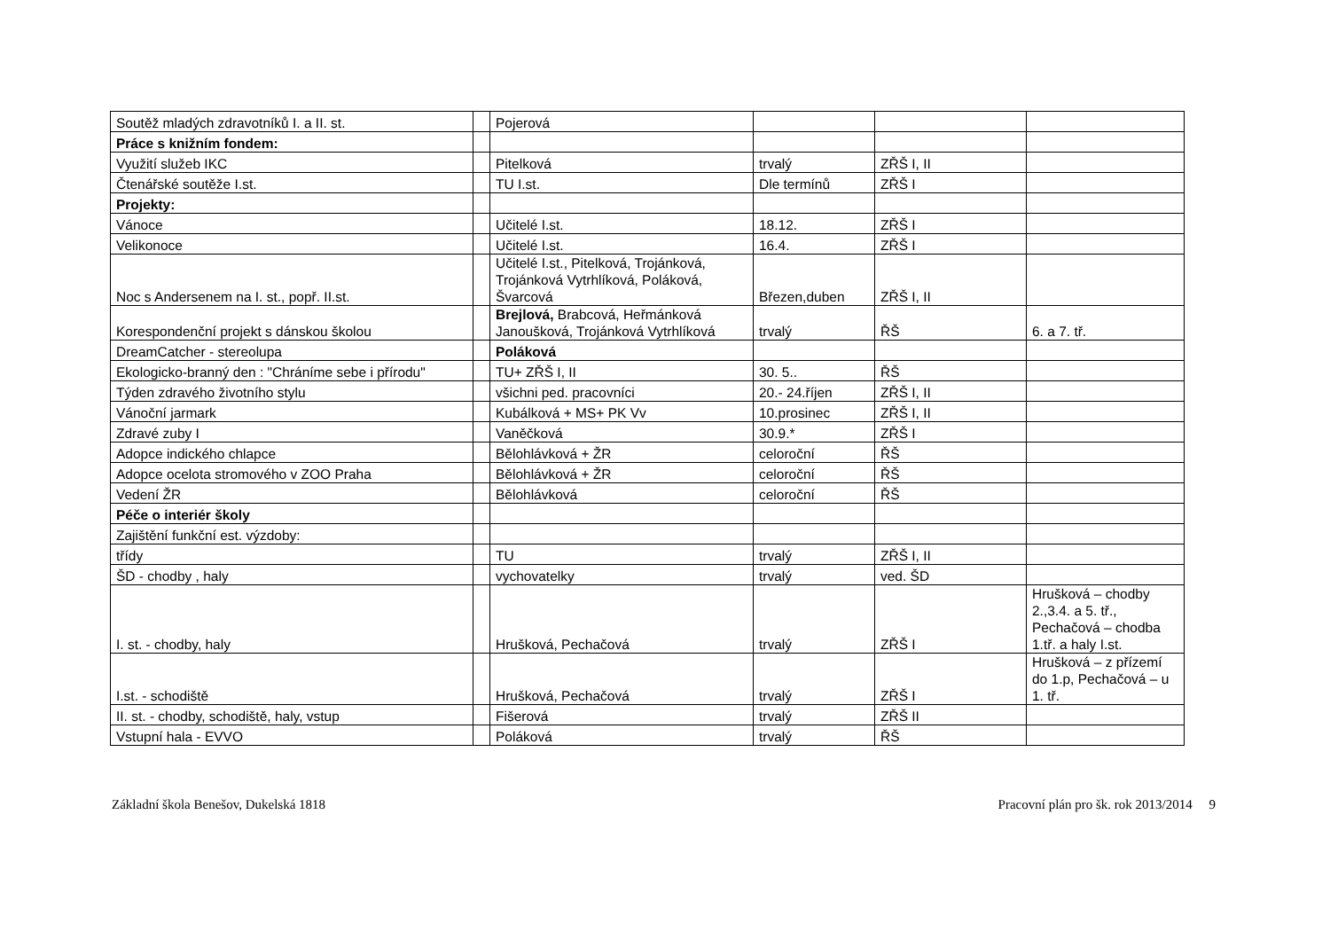| Soutěž mladých zdravotníků I. a II. st. | | Pojerová | | | |
| Práce s knižním fondem: | | | | | |
| Využití služeb IKC | | Pitelková | trvalý | ZŘŠ I, II | |
| Čtenářské soutěže I.st. | | TU I.st. | Dle termínů | ZŘŠ I | |
| Projekty: | | | | | |
| Vánoce | | Učitelé I.st. | 18.12. | ZŘŠ I | |
| Velikonoce | | Učitelé I.st. | 16.4. | ZŘŠ I | |
| Noc s Andersenem na I. st., popř. II.st. | | Učitelé I.st., Pitelková, Trojánková, Trojánková Vytrhlíková, Poláková, Švarcová | Březen,duben | ZŘŠ I, II | |
| Korespondenční projekt s dánskou školou | | Brejlová, Brabcová, Heřmánková Janoušková, Trojánková Vytrhlíková | trvalý | ŘŠ | 6. a 7. tř. |
| DreamCatcher - stereolupa | | Poláková | | | |
| Ekologicko-branný den : "Chráníme sebe i přírodu" | | TU+ ZŘŠ I, II | 30. 5.. | ŘŠ | |
| Týden zdravého životního stylu | | všichni ped. pracovníci | 20.- 24.říjen | ZŘŠ I, II | |
| Vánoční jarmark | | Kubálková + MS+ PK Vv | 10.prosinec | ZŘŠ I, II | |
| Zdravé zuby I | | Vaněčková | 30.9.* | ZŘŠ I | |
| Adopce indického chlapce | | Bělohlávková + ŽR | celoroční | ŘŠ | |
| Adopce ocelota stromového v ZOO Praha | | Bělohlávková + ŽR | celoroční | ŘŠ | |
| Vedení ŽR | | Bělohlávková | celoroční | ŘŠ | |
| Péče o interiér školy | | | | | |
| Zajištění funkční est. výzdoby: | | | | | |
| třídy | | TU | trvalý | ZŘŠ I, II | |
| ŠD - chodby , haly | | vychovatelky | trvalý | ved. ŠD | |
| I. st. - chodby, haly | | Hrušková, Pechačová | trvalý | ZŘŠ I | Hrušková – chodby 2.,3.4. a 5. tř., Pechačová – chodba 1.tř. a haly I.st. |
| I.st. - schodiště | | Hrušková, Pechačová | trvalý | ZŘŠ I | Hrušková – z přízemí do 1.p, Pechačová – u 1. tř. |
| II. st. - chodby, schodiště, haly, vstup | | Fišerová | trvalý | ZŘŠ II | |
| Vstupní hala - EVVO | | Poláková | trvalý | ŘŠ | |
Základní škola Benešov, Dukelská 1818 Pracovní plán pro šk. rok 2013/2014 9